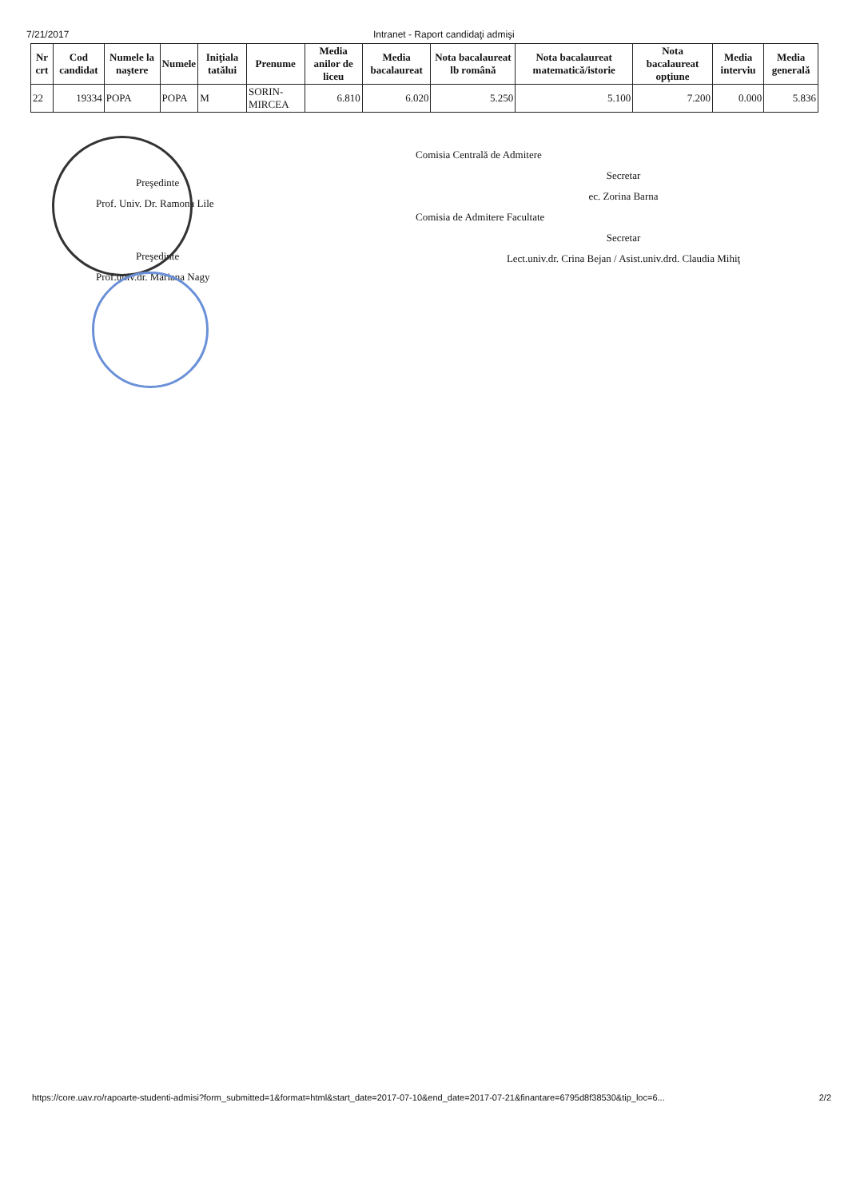7/21/2017 Intranet - Raport candidaţi admişi
| Nr crt | Cod candidat | Numele la naştere | Numele | Iniţiala tatălui | Prenume | Media anilor de liceu | Media bacalaureat | Nota bacalaureat lb română | Nota bacalaureat matematică/istorie | Nota bacalaureat opţiune | Media interviu | Media generală |
| --- | --- | --- | --- | --- | --- | --- | --- | --- | --- | --- | --- | --- |
| 22 | 19334 | POPA | POPA | M | SORIN-MIRCEA | 6.810 | 6.020 | 5.250 | 5.100 | 7.200 | 0.000 | 5.836 |
Preşedinte
Prof. Univ. Dr. Ramona Lile
Preşedinte
Prof.univ.dr. Mariana Nagy
Comisia Centrală de Admitere
Secretar
ec. Zorina Barna
Comisia de Admitere Facultate
Secretar
Lect.univ.dr. Crina Bejan / Asist.univ.drd. Claudia Mihiţ
https://core.uav.ro/rapoarte-studenti-admisi?form_submitted=1&format=html&start_date=2017-07-10&end_date=2017-07-21&finantare=6795d8f38530&tip_loc=6... 2/2